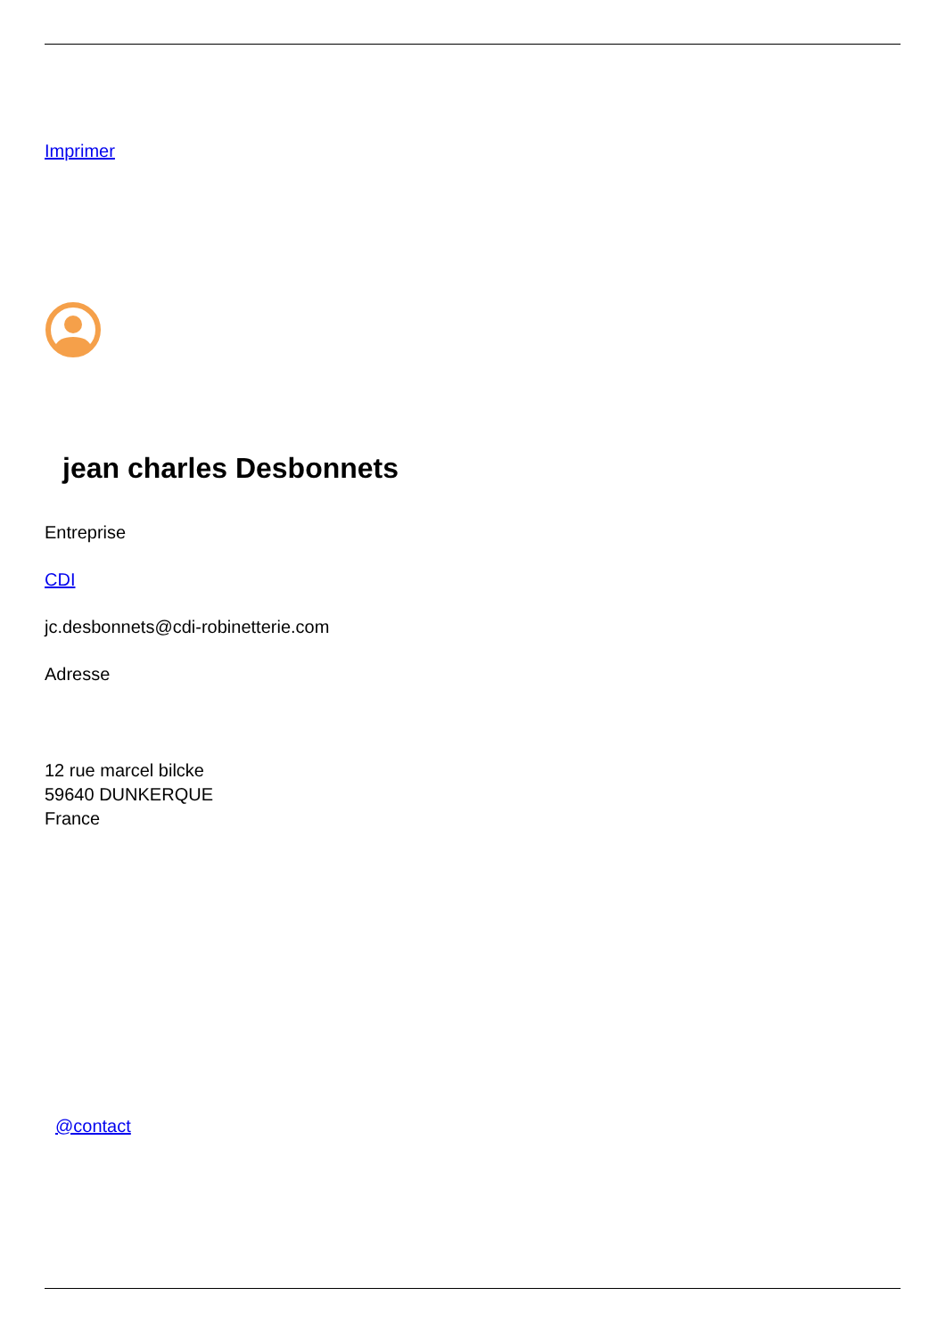Imprimer
jean charles Desbonnets
Entreprise
CDI
jc.desbonnets@cdi-robinetterie.com
Adresse
12 rue marcel bilcke
59640 DUNKERQUE
France
@contact